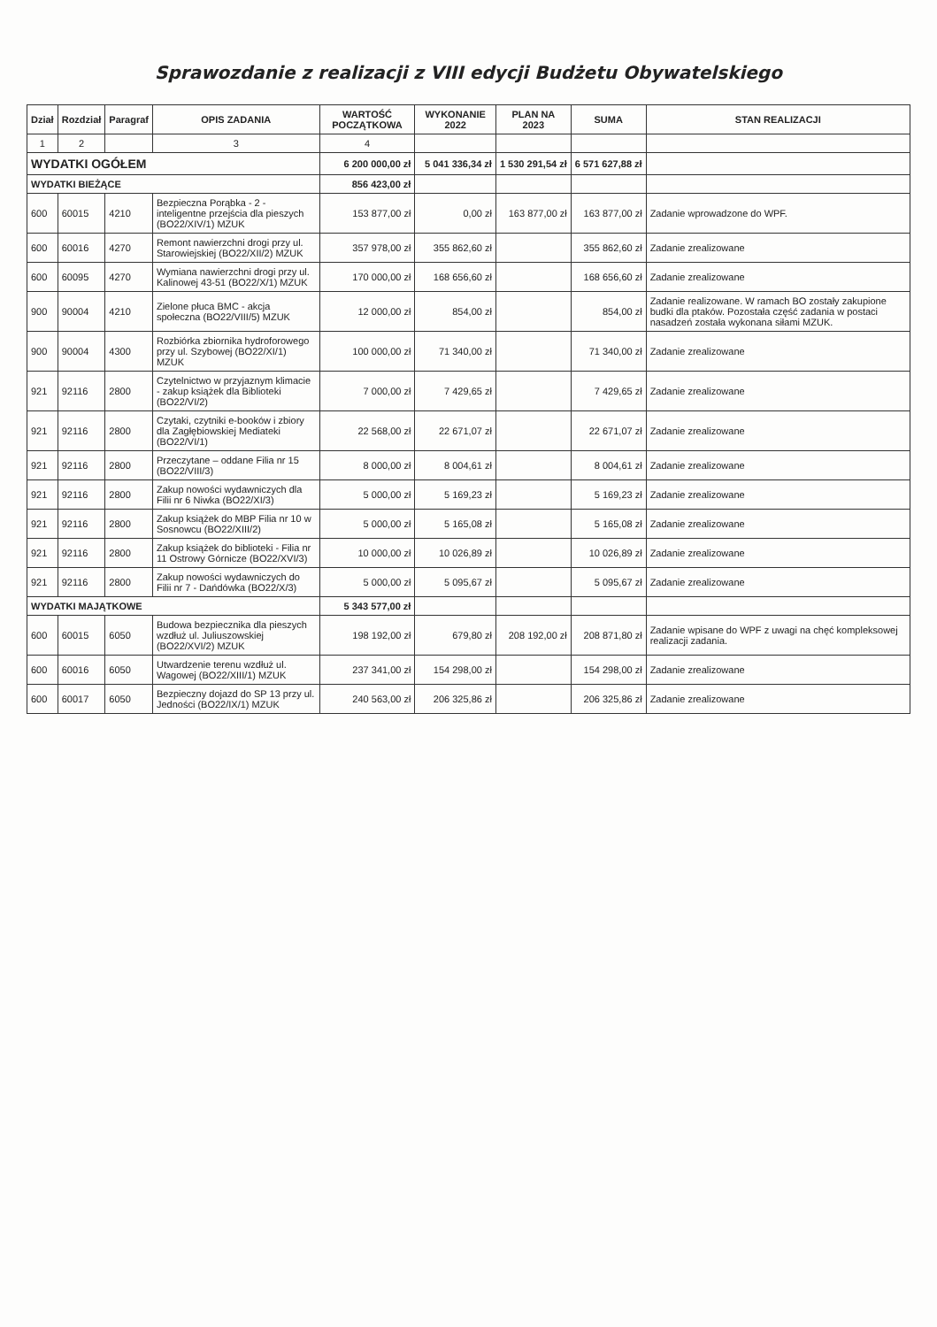Sprawozdanie z realizacji z VIII edycji Budżetu Obywatelskiego
| Dział | Rozdział | Paragraf | OPIS ZADANIA | WARTOŚĆ POCZĄTKOWA | WYKONANIE 2022 | PLAN NA 2023 | SUMA | STAN REALIZACJI |
| --- | --- | --- | --- | --- | --- | --- | --- | --- |
| 1 | 2 | | 3 | 4 | | | | |
| WYDATKI OGÓŁEM | | | | 6 200 000,00 zł | 5 041 336,34 zł | 1 530 291,54 zł | 6 571 627,88 zł | |
| WYDATKI BIEŻĄCE | | | | 856 423,00 zł | | | | |
| 600 | 60015 | 4210 | Bezpieczna Porąbka - 2 - inteligentne przejścia dla pieszych (BO22/XIV/1) MZUK | 153 877,00 zł | 0,00 zł | 163 877,00 zł | 163 877,00 zł | Zadanie wprowadzone do WPF. |
| 600 | 60016 | 4270 | Remont nawierzchni drogi przy ul. Starowiejskiej (BO22/XII/2) MZUK | 357 978,00 zł | 355 862,60 zł | | 355 862,60 zł | Zadanie zrealizowane |
| 600 | 60095 | 4270 | Wymiana nawierzchni drogi przy ul. Kalinowej 43-51 (BO22/X/1) MZUK | 170 000,00 zł | 168 656,60 zł | | 168 656,60 zł | Zadanie zrealizowane |
| 900 | 90004 | 4210 | Zielone płuca BMC - akcja społeczna (BO22/VIII/5) MZUK | 12 000,00 zł | 854,00 zł | | 854,00 zł | Zadanie realizowane. W ramach BO zostały zakupione budki dla ptaków. Pozostała część zadania w postaci nasadzeń została wykonana siłami MZUK. |
| 900 | 90004 | 4300 | Rozbiórka zbiornika hydroforowego przy ul. Szybowej (BO22/XI/1) MZUK | 100 000,00 zł | 71 340,00 zł | | 71 340,00 zł | Zadanie zrealizowane |
| 921 | 92116 | 2800 | Czytelnictwo w przyjaznym klimacie - zakup książek dla Biblioteki (BO22/VI/2) | 7 000,00 zł | 7 429,65 zł | | 7 429,65 zł | Zadanie zrealizowane |
| 921 | 92116 | 2800 | Czytaki, czytniki e-booków i zbiory dla Zagłębiowskiej Mediateki (BO22/VI/1) | 22 568,00 zł | 22 671,07 zł | | 22 671,07 zł | Zadanie zrealizowane |
| 921 | 92116 | 2800 | Przeczytane – oddane Filia nr 15 (BO22/VIII/3) | 8 000,00 zł | 8 004,61 zł | | 8 004,61 zł | Zadanie zrealizowane |
| 921 | 92116 | 2800 | Zakup nowości wydawniczych dla Filii nr 6 Niwka (BO22/XI/3) | 5 000,00 zł | 5 169,23 zł | | 5 169,23 zł | Zadanie zrealizowane |
| 921 | 92116 | 2800 | Zakup książek do MBP Filia nr 10 w Sosnowcu (BO22/XIII/2) | 5 000,00 zł | 5 165,08 zł | | 5 165,08 zł | Zadanie zrealizowane |
| 921 | 92116 | 2800 | Zakup książek do biblioteki - Filia nr 11 Ostrowy Górnicze (BO22/XVI/3) | 10 000,00 zł | 10 026,89 zł | | 10 026,89 zł | Zadanie zrealizowane |
| 921 | 92116 | 2800 | Zakup nowości wydawniczych do Filii nr 7 - Dańdówka (BO22/X/3) | 5 000,00 zł | 5 095,67 zł | | 5 095,67 zł | Zadanie zrealizowane |
| WYDATKI MAJĄTKOWE | | | | 5 343 577,00 zł | | | | |
| 600 | 60015 | 6050 | Budowa bezpiecznika dla pieszych wzdłuż ul. Juliuszowskiej (BO22/XVI/2) MZUK | 198 192,00 zł | 679,80 zł | 208 192,00 zł | 208 871,80 zł | Zadanie wpisane do WPF z uwagi na chęć kompleksowej realizacji zadania. |
| 600 | 60016 | 6050 | Utwardzenie terenu wzdłuż ul. Wagowej (BO22/XIII/1) MZUK | 237 341,00 zł | 154 298,00 zł | | 154 298,00 zł | Zadanie zrealizowane |
| 600 | 60017 | 6050 | Bezpieczny dojazd do SP 13 przy ul. Jedności (BO22/IX/1) MZUK | 240 563,00 zł | 206 325,86 zł | | 206 325,86 zł | Zadanie zrealizowane |